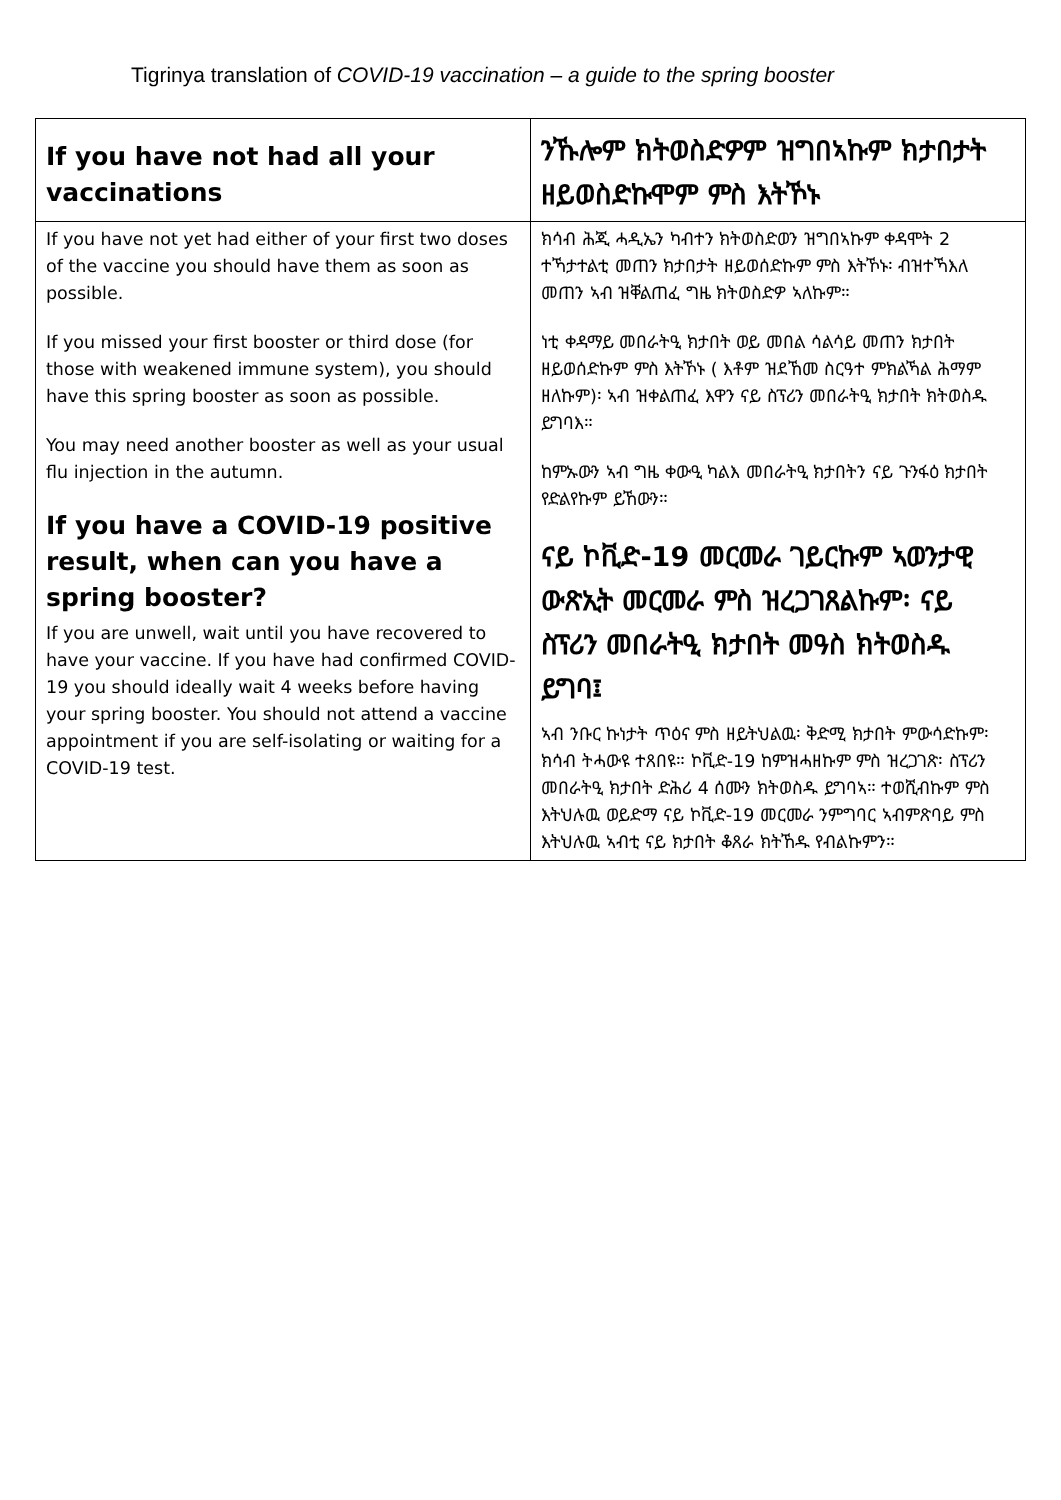Tigrinya translation of COVID-19 vaccination – a guide to the spring booster
| If you have not had all your vaccinations | ንኹሎም ክትወስድዎም ዝግበኣኩም ክታበታት ዘይወስድኩሞም ምስ እትኾኑ |
| If you have not yet had either of your first two doses of the vaccine you should have them as soon as possible. If you missed your first booster or third dose (for those with weakened immune system), you should have this spring booster as soon as possible. You may need another booster as well as your usual flu injection in the autumn. If you have a COVID-19 positive result, when can you have a spring booster? If you are unwell, wait until you have recovered to have your vaccine. If you have had confirmed COVID-19 you should ideally wait 4 weeks before having your spring booster. You should not attend a vaccine appointment if you are self-isolating or waiting for a COVID-19 test. | ክሳብ ሕጂ ሓዲኤን ካብተን ክትወስድወን ዝግበኣኩም ቀዳሞት 2 ተኻታተልቲ መጠን ክታበታት ዘይወሰድኩም ምስ እትኾኑ፡ ብዝተኻእለ መጠን ኣብ ዝቐልጠፈ ግዜ ክትወስድዎ ኣለኩም። ነቲ ቀዳማይ መበራትዒ ክታበት ወይ መበል ሳልሳይ መጠን ክታበት ዘይወሰድኩም ምስ እትኾኑ ( እቶም ዝደኸመ ስርዓተ ምክልኻል ሕማም ዘለኩም)፡ ኣብ ዝቀልጠፈ እዋን ናይ ስፕሪን መበራትዒ ክታበት ክትወስዱ ይግባእ። ከምኡውን ኣብ ግዜ ቀውዒ ካልእ መበራትዒ ክታበትን ናይ ጉንፋዕ ክታበት የድልየኩም ይኸውን። ናይ ኮቪድ-19 መርመራ ገይርኩም ኣወንታዊ ውጽኢት መርመራ ምስ ዝረጋገጸልኩም፡ ናይ ስፕሪን መበራትዒ ክታበት መዓስ ክትወስዱ ይግባ፤ ኣብ ንቡር ኩነታት ጥዕና ምስ ዘይትህልዉ፡ ቅድሚ ክታበት ምውሳድኩም፡ ክሳብ ትሓውዩ ተጸበዩ። ኮቪድ-19 ከምዝሓዘኩም ምስ ዝረጋገጽ፡ ስፕሪን መበራትዒ ክታበት ድሕሪ 4 ሰሙን ክትወስዱ ይግባኣ። ተወሺብኩም ምስ እትህሉዉ ወይድማ ናይ ኮቪድ-19 መርመራ ንምግባር ኣብምጽባይ ምስ እትህሉዉ ኣብቲ ናይ ክታበት ቆጸራ ክትኸዱ የብልኩምን። |